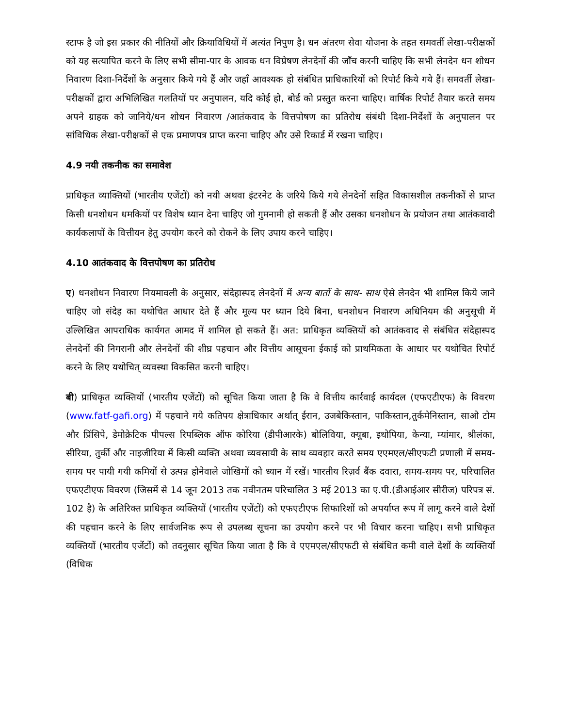स्टाफ है जो इस प्रकार की नीतियों और क्रियाविधियों में अत्यंत निपुण है। धन अंतरण सेवा योजना के तहत समवर्ती लेखा-परीक्षकों को यह सत्यापित करने के लिए सभी सीमा-पार के आवक धन विप्रेषण लेनदेनों की जाँच करनी चाहिए कि सभी लेनदेन धन शोधन निवारण दिशा-निर्देशों के अनुसार किये गये हैं और जहाँ आवश्यक हो संबंधित प्राधिकारियों को रिपोर्ट किये गये हैं। समवर्ती लेखा-परीक्षकों द्वारा अभिलिखित गलतियों पर अनुपालन, यदि कोई हो, बोर्ड को प्रस्तुत करना चाहिए। वार्षिक रिपोर्ट तैयार करते समय अपने ग्राहक को जानिये/धन शोधन निवारण /आतंकवाद के वित्तपोषण का प्रतिरोध संबंधी दिशा-निर्देशों के अनुपालन पर सांविधिक लेखा-परीक्षकों से एक प्रमाणपत्र प्राप्त करना चाहिए और उसे रिकार्ड में रखना चाहिए।
4.9 नयी तकनीक का समावेश
प्राधिकृत व्याक्तियों (भारतीय एजेंटों) को नयी अथवा इंटरनेट के जरिये किये गये लेनदेनों सहित विकासशील तकनीकों से प्राप्त किसी धनशोधन धमकियों पर विशेष ध्यान देना चाहिए जो गुमनामी हो सकती हैं और उसका धनशोधन के प्रयोजन तथा आतंकवादी कार्यकलापों के वित्तीयन हेतु उपयोग करने को रोकने के लिए उपाय करने चाहिए।
4.10 आतंकवाद के वित्तपोषण का प्रतिरोध
ए) धनशोधन निवारण नियमावली के अनुसार, संदेहास्पद लेनदेनों में अन्य बातों के साथ- साथ ऐसे लेनदेन भी शामिल किये जाने चाहिए जो संदेह का यथोचित आधार देते हैं और मूल्य पर ध्यान दिये बिना, धनशोधन निवारण अधिनियम की अनुसूची में उल्लिखित आपराधिक कार्यगत आमद में शामिल हो सकते हैं। अत: प्राधिकृत व्यक्तियों को आतंकवाद से संबंधित संदेहास्पद लेनदेनों की निगरानी और लेनदेनों की शीघ्र पहचान और वित्तीय आसूचना ईकाई को प्राथमिकता के आधार पर यथोचित रिपोर्ट करने के लिए यथोचित् व्यवस्था विकसित करनी चाहिए।
बी) प्राधिकृत व्यक्तियों (भारतीय एजेंटों) को सूचित किया जाता है कि वे वित्तीय कार्रवाई कार्यदल (एफएटीएफ) के विवरण (www.fatf-gafi.org) में पहचाने गये कतिपय क्षेत्राधिकार अर्थात् ईरान, उजबेकिस्तान, पाकिस्तान,तुर्कमेनिस्तान, साओ टोम और प्रिंसिपे, डेमोक्रेटिक पीपल्स रिपब्लिक ऑफ कोरिया (डीपीआरके) बोलिविया, क्यूबा, इथोपिया, केन्या, म्यांमार, श्रीलंका, सीरिया, तुर्की और नाइजीरिया में किसी व्यक्ति अथवा व्यवसायी के साथ व्यवहार करते समय एएमएल/सीएफटी प्रणाली में समय-समय पर पायी गयी कमियों से उत्पन्न होनेवाले जोखिमों को ध्यान में रखें। भारतीय रिज़र्व बैंक दवारा, समय-समय पर, परिचालित एफएटीएफ विवरण (जिसमें से 14 जून 2013 तक नवीनतम परिचालित 3 मई 2013 का ए.पी.(डीआईआर सीरीज) परिपत्र सं. 102 है) के अतिरिक्त प्राधिकृत व्यक्तियों (भारतीय एजेंटों) को एफएटीएफ सिफारिशों को अपर्याप्त रूप में लागू करने वाले देशों की पहचान करने के लिए सार्वजनिक रूप से उपलब्ध सूचना का उपयोग करने पर भी विचार करना चाहिए। सभी प्राधिकृत व्यक्तियों (भारतीय एजेंटों) को तदनुसार सूचित किया जाता है कि वे एएमएल/सीएफटी से संबंधित कमी वाले देशों के व्यक्तियों (विधिक